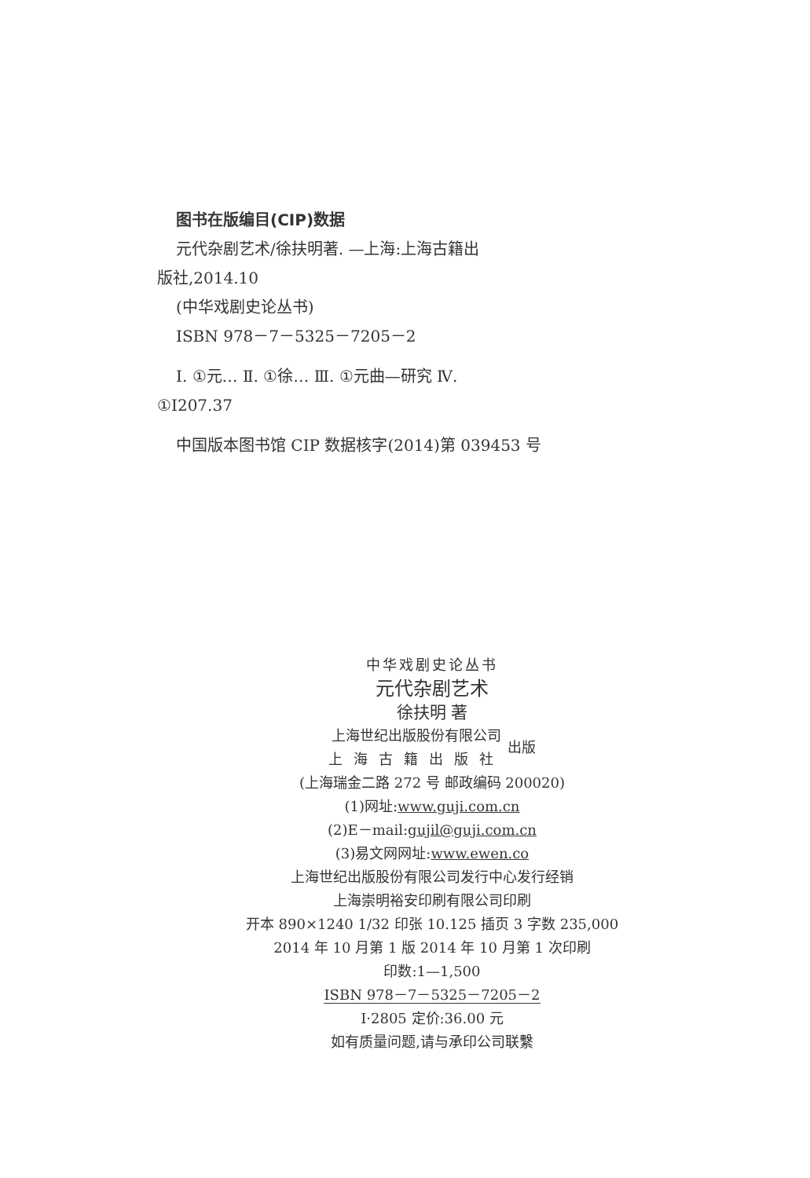图书在版编目(CIP)数据
元代杂剧艺术/徐扶明著. —上海:上海古籍出
版社,2014.10
(中华戏剧史论丛书)
ISBN 978－7－5325－7205－2
Ⅰ. ①元… Ⅱ. ①徐… Ⅲ. ①元曲—研究 Ⅳ.
①I207.37
中国版本图书馆 CIP 数据核字(2014)第 039453 号
中华戏剧史论丛书
元代杂剧艺术
徐扶明 著
上海世纪出版股份有限公司
上海古籍出版社
出版
(上海瑞金二路 272 号 邮政编码 200020)
(1)网址:www.guji.com.cn
(2)E－mail:gujil@guji.com.cn
(3)易文网网址:www.ewen.co
上海世纪出版股份有限公司发行中心发行经销
上海崇明裕安印刷有限公司印刷
开本 890×1240 1/32 印张 10.125 插页 3 字数 235,000
2014 年 10 月第 1 版 2014 年 10 月第 1 次印刷
印数:1—1,500
ISBN 978－7－5325－7205－2
I·2805 定价:36.00 元
如有质量问题,请与承印公司联繫